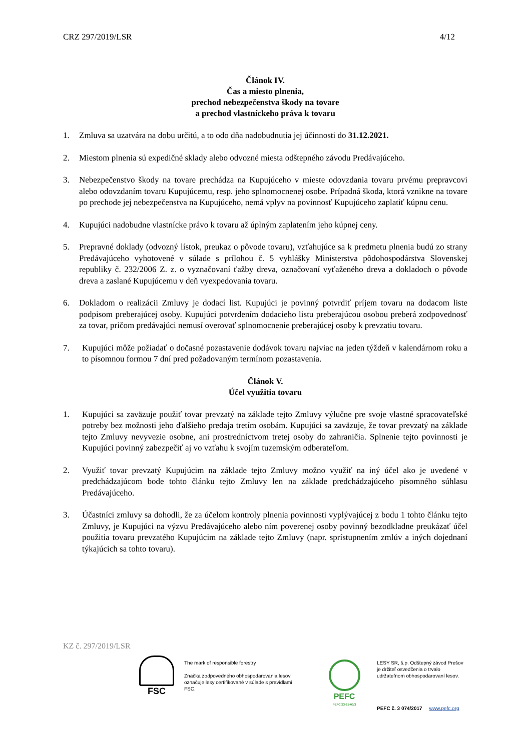CRZ 297/2019/LSR 4/12
Článok IV.
Čas a miesto plnenia,
prechod nebezpečenstva škody na tovare
a prechod vlastníckeho práva k tovaru
1. Zmluva sa uzatvára na dobu určitú, a to odo dňa nadobudnutia jej účinnosti do 31.12.2021.
2. Miestom plnenia sú expedičné sklady alebo odvozné miesta odštepného závodu Predávajúceho.
3. Nebezpečenstvo škody na tovare prechádza na Kupujúceho v mieste odovzdania tovaru prvému prepravcovi alebo odovzdaním tovaru Kupujúcemu, resp. jeho splnomocnenej osobe. Prípadná škoda, ktorá vznikne na tovare po prechode jej nebezpečenstva na Kupujúceho, nemá vplyv na povinnosť Kupujúceho zaplatiť kúpnu cenu.
4. Kupujúci nadobudne vlastnícke právo k tovaru až úplným zaplatením jeho kúpnej ceny.
5. Prepravné doklady (odvozný lístok, preukaz o pôvode tovaru), vzťahujúce sa k predmetu plnenia budú zo strany Predávajúceho vyhotovené v súlade s prílohou č. 5 vyhlášky Ministerstva pôdohospodárstva Slovenskej republiky č. 232/2006 Z. z. o vyznačovaní ťažby dreva, označovaní vyťaženého dreva a dokladoch o pôvode dreva a zaslané Kupujúcemu v deň vyexpedovania tovaru.
6. Dokladom o realizácii Zmluvy je dodací list. Kupujúci je povinný potvrdiť príjem tovaru na dodacom liste podpisom preberajúcej osoby. Kupujúci potvrdením dodacieho listu preberajúcou osobou preberá zodpovednosť za tovar, pričom predávajúci nemusí overovať splnomocnenie preberajúcej osoby k prevzatiu tovaru.
7. Kupujúci môže požiadať o dočasné pozastavenie dodávok tovaru najviac na jeden týždeň v kalendárnom roku a to písomnou formou 7 dní pred požadovaným termínom pozastavenia.
Článok V.
Účel využitia tovaru
1. Kupujúci sa zaväzuje použiť tovar prevzatý na základe tejto Zmluvy výlučne pre svoje vlastné spracovateľské potreby bez možnosti jeho ďalšieho predaja tretím osobám. Kupujúci sa zaväzuje, že tovar prevzatý na základe tejto Zmluvy nevyvezie osobne, ani prostredníctvom tretej osoby do zahraničia. Splnenie tejto povinnosti je Kupujúci povinný zabezpečiť aj vo vzťahu k svojím tuzemským odberateľom.
2. Využiť tovar prevzatý Kupujúcim na základe tejto Zmluvy možno využiť na iný účel ako je uvedené v predchádzajúcom bode tohto článku tejto Zmluvy len na základe predchádzajúceho písomného súhlasu Predávajúceho.
3. Účastníci zmluvy sa dohodli, že za účelom kontroly plnenia povinnosti vyplývajúcej z bodu 1 tohto článku tejto Zmluvy, je Kupujúci na výzvu Predávajúceho alebo ním poverenej osoby povinný bezodkladne preukázať účel použitia tovaru prevzatého Kupujúcim na základe tejto Zmluvy (napr. sprístupnením zmlúv a iných dojednaní týkajúcich sa tohto tovaru).
KZ č. 297/2019/LSR
FSC
The mark of responsible forestry
Značka zodpovedného obhospodarovania lesov označuje lesy certifikované v súlade s pravidlami FSC.
PEFC
PEFC/23-21-03/3
LESY SR, š.p. Odštepný závod Prešov
je držiteľ osvedčenia o trvalo
udržateľnom obhospodarovaní lesov.
PEFC č. 3 074/2017 www.pefc.org